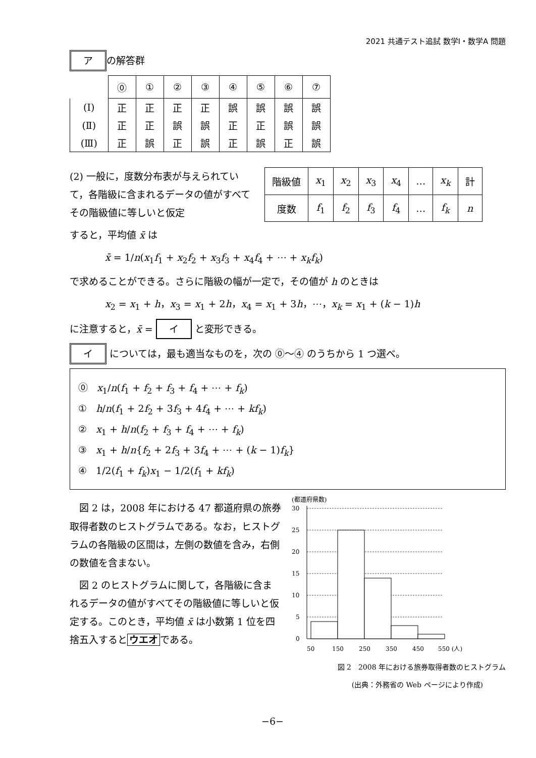2021 共通テスト追試 数学Ⅰ・数学A 問題
ア の解答群
| | ⓪ | ① | ② | ③ | ④ | ⑤ | ⑥ | ⑦ |
| --- | --- | --- | --- | --- | --- | --- | --- | --- |
| (Ⅰ) | 正 | 正 | 正 | 正 | 誤 | 誤 | 誤 | 誤 |
| (Ⅱ) | 正 | 正 | 誤 | 誤 | 正 | 正 | 誤 | 誤 |
| (Ⅲ) | 正 | 誤 | 正 | 誤 | 正 | 誤 | 正 | 誤 |
(2) 一般に，度数分布表が与えられていて，各階級に含まれるデータの値がすべてその階級値に等しいと仮定
| 階級値 | x<sub>1</sub> | x<sub>2</sub> | x<sub>3</sub> | x<sub>4</sub> | … | x<sub>k</sub> | 計 |
| 度数 | f<sub>1</sub> | f<sub>2</sub> | f<sub>3</sub> | f<sub>4</sub> | … | f<sub>k</sub> | n |
すると，平均値 x̄ は
x̄ = 1/n(x<sub>1</sub>f<sub>1</sub> + x<sub>2</sub>f<sub>2</sub> + x<sub>3</sub>f<sub>3</sub> + x<sub>4</sub>f<sub>4</sub> + ⋯ + x<sub>k</sub>f<sub>k</sub>)
で求めることができる。さらに階級の幅が一定で，その値が h のときは
x<sub>2</sub> = x<sub>1</sub> + h，x<sub>3</sub> = x<sub>1</sub> + 2h，x<sub>4</sub> = x<sub>1</sub> + 3h，⋯，x<sub>k</sub> = x<sub>1</sub> + (k − 1)h
に注意すると，x̄ = イ と変形できる。
イ については，最も適当なものを，次の ⓪〜④ のうちから 1 つ選べ。
⓪ x<sub>1</sub>/n(f<sub>1</sub> + f<sub>2</sub> + f<sub>3</sub> + f<sub>4</sub> + ⋯ + f<sub>k</sub>)
① h/n(f<sub>1</sub> + 2f<sub>2</sub> + 3f<sub>3</sub> + 4f<sub>4</sub> + ⋯ + kf<sub>k</sub>)
② x<sub>1</sub> + h/n(f<sub>2</sub> + f<sub>3</sub> + f<sub>4</sub> + ⋯ + f<sub>k</sub>)
③ x<sub>1</sub> + h/n{f<sub>2</sub> + 2f<sub>3</sub> + 3f<sub>4</sub> + ⋯ + (k − 1)f<sub>k</sub>}
④ 1/2(f<sub>1</sub> + f<sub>k</sub>)x<sub>1</sub> − 1/2(f<sub>1</sub> + kf<sub>k</sub>)
　図 2 は，2008 年における 47 都道府県の旅券取得者数のヒストグラムである。なお，ヒストグラムの各階級の区間は，左側の数値を含み，右側の数値を含まない。
　図 2 のヒストグラムに関して，各階級に含まれるデータの値がすべてその階級値に等しいと仮定する。このとき，平均値 x̄ は小数第 1 位を四捨五入すると ウエオ である。
(都道府県数)
30
25
20
15
10
5
0
50
150
250
350
450
550 (人)
図 2　2008 年における旅券取得者数のヒストグラム
(出典：外務省の Web ページにより作成)
−6−